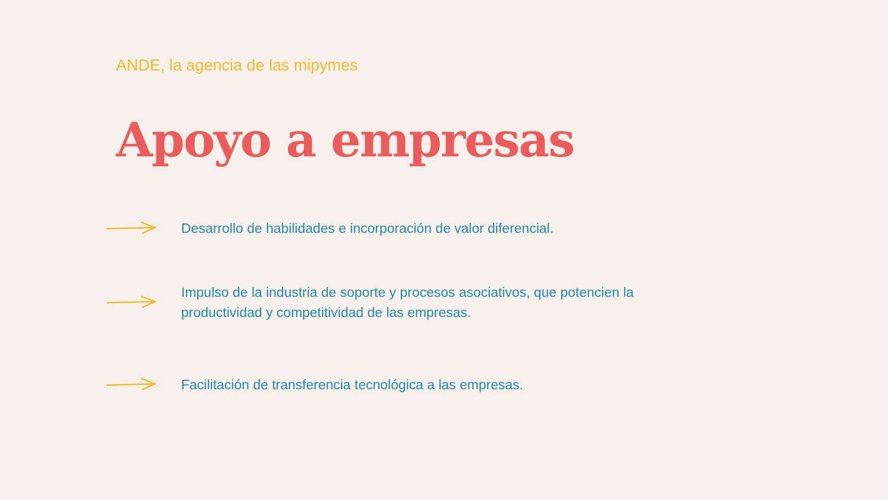ANDE, la agencia de las mipymes
Apoyo a empresas
Desarrollo de habilidades e incorporación de valor diferencial.
Impulso de la industria de soporte y procesos asociativos, que potencien la productividad y competitividad de las empresas.
Facilitación de transferencia tecnológica a las empresas.